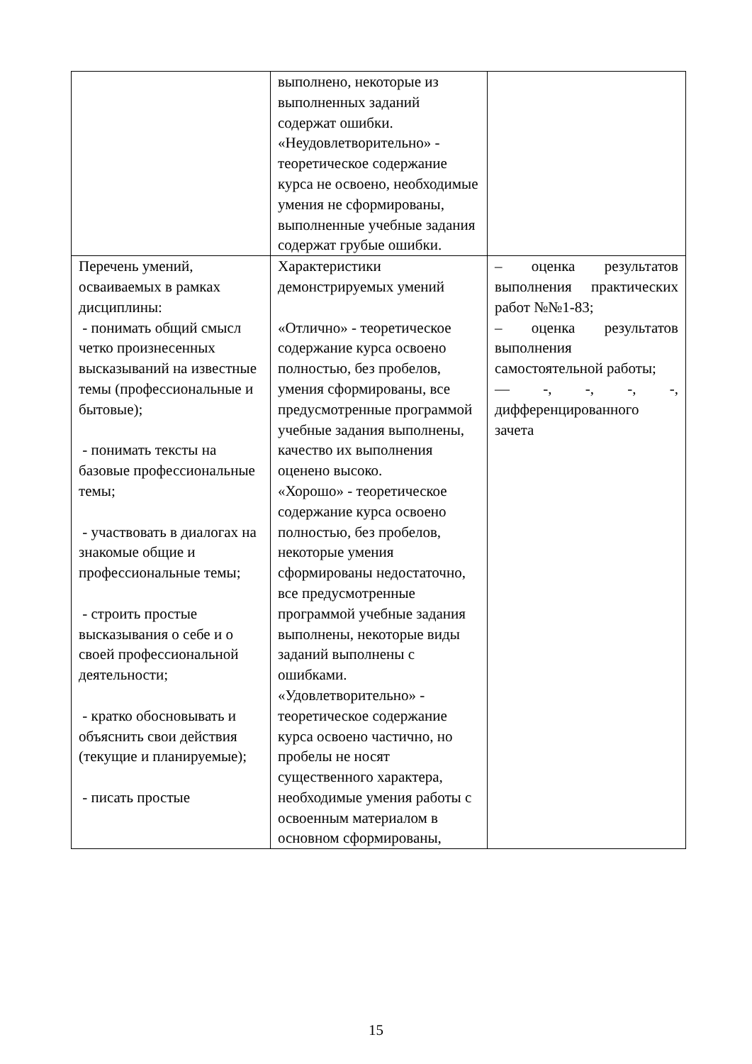| | выполнено, некоторые из выполненных заданий содержат ошибки. «Неудовлетворительно» - теоретическое содержание курса не освоено, необходимые умения не сформированы, выполненные учебные задания содержат грубые ошибки. | |
| Перечень умений, осваиваемых в рамках дисциплины: - понимать общий смысл четко произнесенных высказываний на известные темы (профессиональные и бытовые); - понимать тексты на базовые профессиональные темы; - участвовать в диалогах на знакомые общие и профессиональные темы; - строить простые высказывания о себе и о своей профессиональной деятельности; - кратко обосновывать и объяснить свои действия (текущие и планируемые); - писать простые | Характеристики демонстрируемых умений «Отлично» - теоретическое содержание курса освоено полностью, без пробелов, умения сформированы, все предусмотренные программой учебные задания выполнены, качество их выполнения оценено высоко. «Хорошо» - теоретическое содержание курса освоено полностью, без пробелов, некоторые умения сформированы недостаточно, все предусмотренные программой учебные задания выполнены, некоторые виды заданий выполнены с ошибками. «Удовлетворительно» - теоретическое содержание курса освоено частично, но пробелы не носят существенного характера, необходимые умения работы с освоенным материалом в основном сформированы, | – оценка результатов выполнения практических работ №№1-83; – оценка результатов выполнения самостоятельной работы; — -, -, -, -, дифференцированного зачета |
15